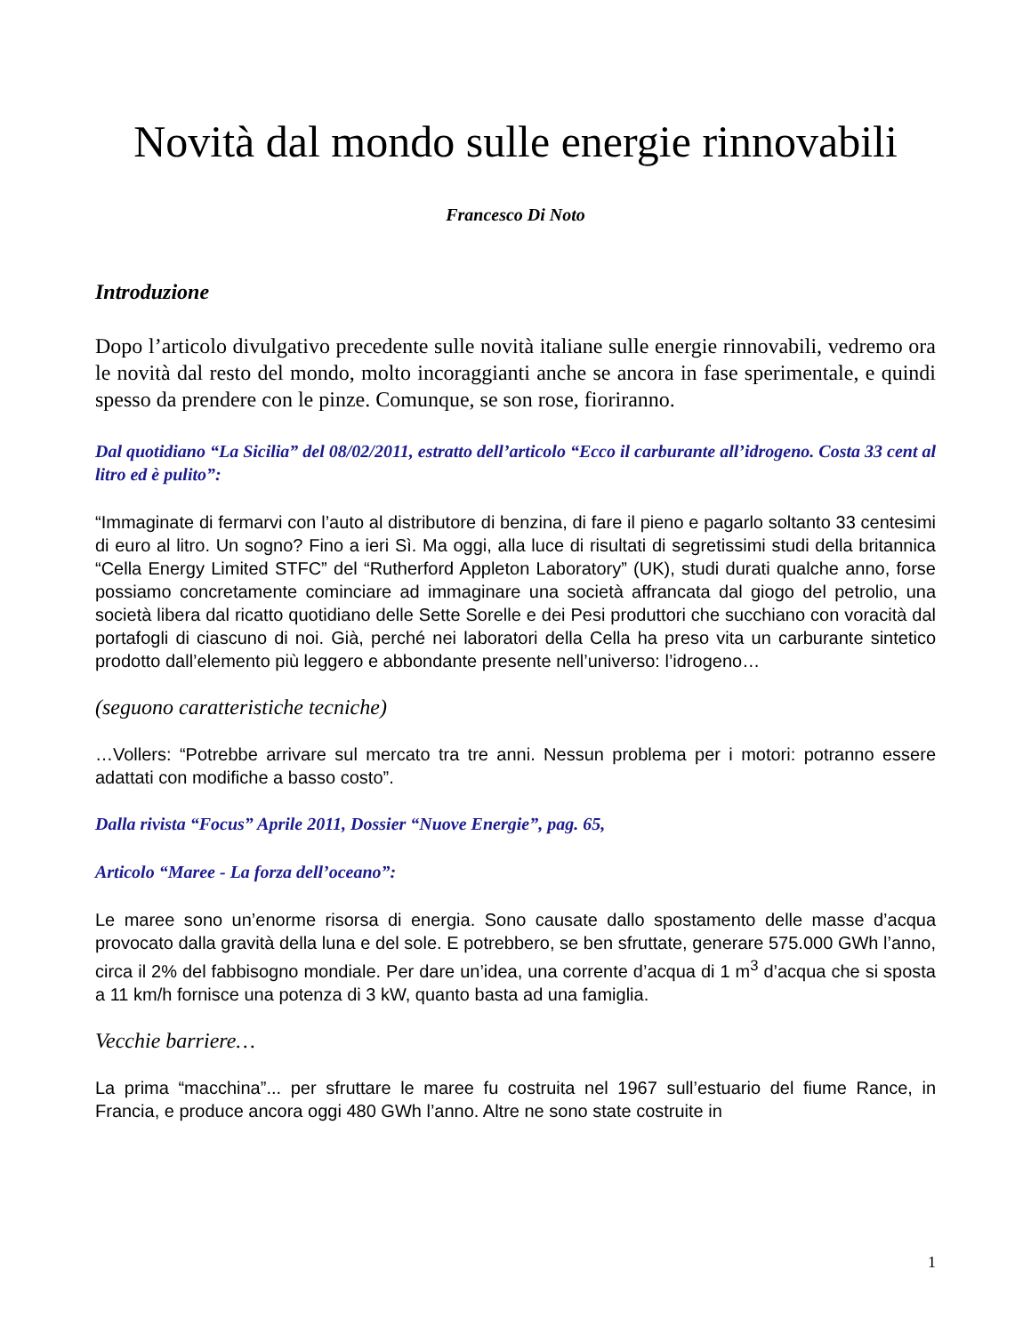Novità dal mondo sulle energie rinnovabili
Francesco Di Noto
Introduzione
Dopo l’articolo divulgativo precedente sulle novità italiane sulle energie rinnovabili, vedremo ora le novità dal resto del mondo, molto incoraggianti anche se ancora in fase sperimentale, e quindi spesso da prendere con le pinze. Comunque, se son rose, fioriranno.
Dal quotidiano “La Sicilia” del 08/02/2011, estratto dell’articolo “Ecco il carburante all’idrogeno. Costa 33 cent al litro ed è pulito”:
“Immaginate di fermarvi con l’auto al distributore di benzina, di fare il pieno e pagarlo soltanto 33 centesimi di euro al litro. Un sogno? Fino a ieri Sì. Ma oggi, alla luce di risultati di segretissimi studi della britannica “Cella Energy Limited STFC” del “Rutherford Appleton Laboratory” (UK), studi durati qualche anno, forse possiamo concretamente cominciare ad immaginare una società affrancata dal giogo del petrolio, una società libera dal ricatto quotidiano delle Sette Sorelle e dei Pesi produttori che succhiano con voracità dal portafogli di ciascuno di noi. Già, perché nei laboratori della Cella ha preso vita un carburante sintetico prodotto dall’elemento più leggero e abbondante presente nell’universo: l’idrogeno…
(seguono caratteristiche tecniche)
…Vollers: “Potrebbe arrivare sul mercato tra tre anni. Nessun problema per i motori: potranno essere adattati con modifiche a basso costo”.
Dalla rivista “Focus” Aprile 2011, Dossier “Nuove Energie”, pag. 65,
Articolo “Maree - La forza dell’oceano”:
Le maree sono un’enorme risorsa di energia. Sono causate dallo spostamento delle masse d’acqua provocato dalla gravità della luna e del sole. E potrebbero, se ben sfruttate, generare 575.000 GWh l’anno, circa il 2% del fabbisogno mondiale. Per dare un’idea, una corrente d’acqua di 1 m<sup>3</sup> d’acqua che si sposta a 11 km/h fornisce una potenza di 3 kW, quanto basta ad una famiglia.
Vecchie barriere…
La prima “macchina”... per sfruttare le maree fu costruita nel 1967 sull’estuario del fiume Rance, in Francia, e produce ancora oggi 480 GWh l’anno. Altre ne sono state costruite in
1